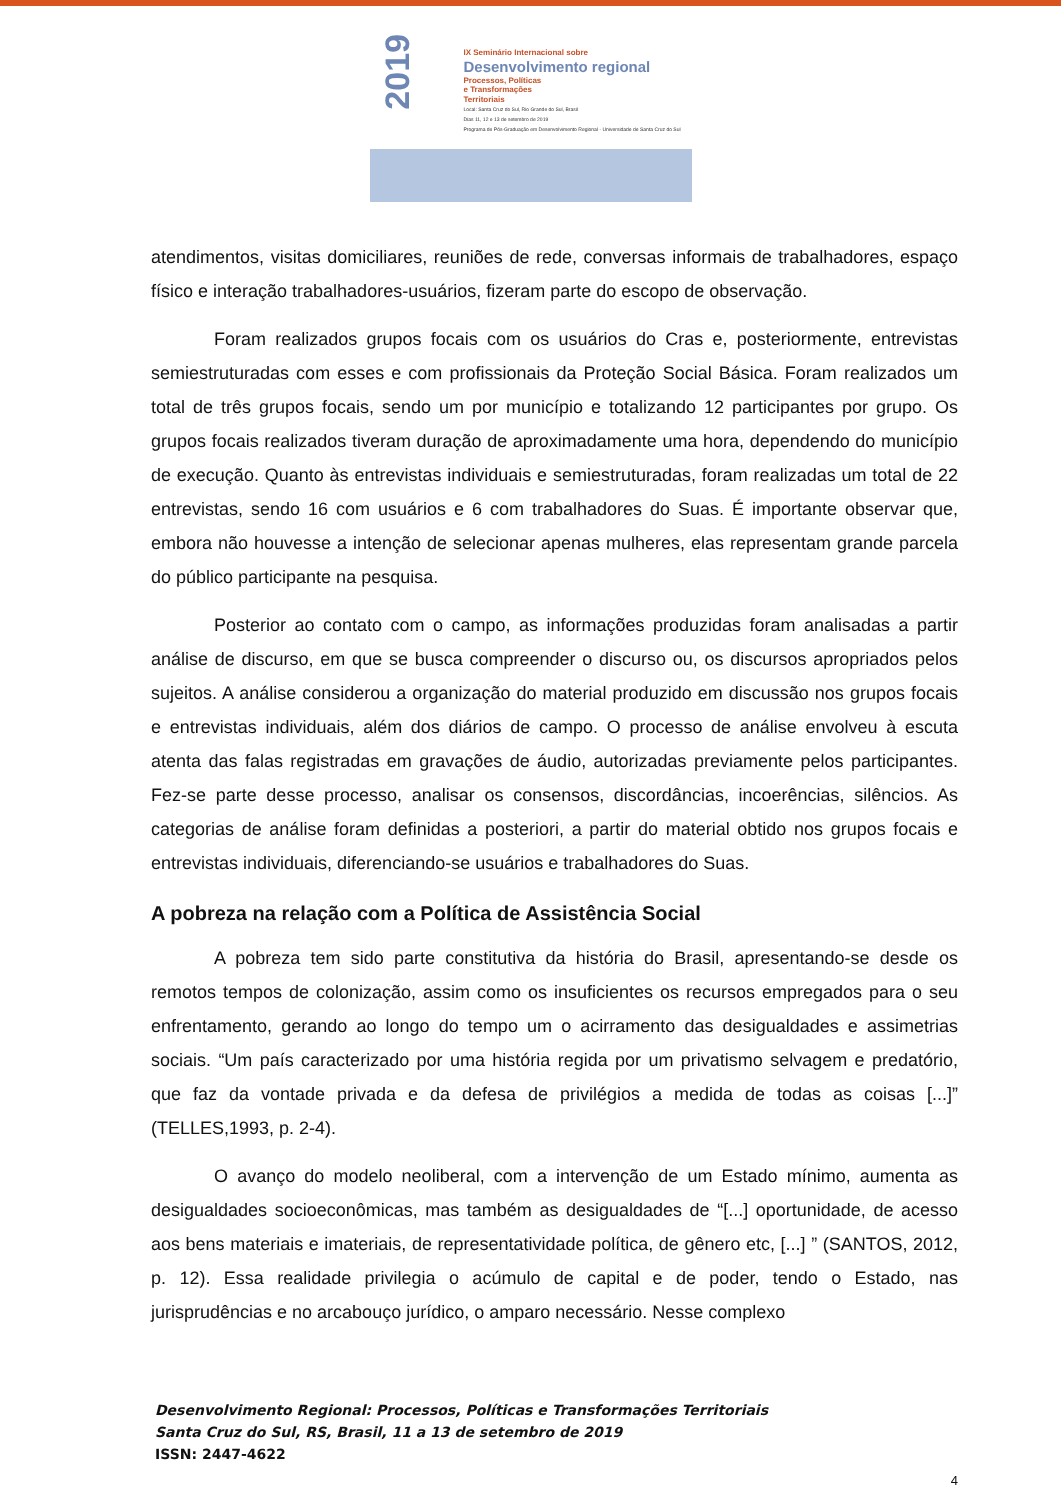2019
IX Seminário Internacional sobre
Desenvolvimento regional
Processos, Políticas
e Transformações
Territoriais
Local: Santa Cruz do Sul, Rio Grande do Sul, Brasil
Dias 11, 12 e 13 de setembro de 2019
Programa de Pós-Graduação em Desenvolvimento Regional - Universidade de Santa Cruz do Sul
atendimentos, visitas domiciliares, reuniões de rede, conversas informais de trabalhadores, espaço físico e interação trabalhadores-usuários, fizeram parte do escopo de observação.
Foram realizados grupos focais com os usuários do Cras e, posteriormente, entrevistas semiestruturadas com esses e com profissionais da Proteção Social Básica. Foram realizados um total de três grupos focais, sendo um por município e totalizando 12 participantes por grupo. Os grupos focais realizados tiveram duração de aproximadamente uma hora, dependendo do município de execução. Quanto às entrevistas individuais e semiestruturadas, foram realizadas um total de 22 entrevistas, sendo 16 com usuários e 6 com trabalhadores do Suas. É importante observar que, embora não houvesse a intenção de selecionar apenas mulheres, elas representam grande parcela do público participante na pesquisa.
Posterior ao contato com o campo, as informações produzidas foram analisadas a partir análise de discurso, em que se busca compreender o discurso ou, os discursos apropriados pelos sujeitos. A análise considerou a organização do material produzido em discussão nos grupos focais e entrevistas individuais, além dos diários de campo. O processo de análise envolveu à escuta atenta das falas registradas em gravações de áudio, autorizadas previamente pelos participantes. Fez-se parte desse processo, analisar os consensos, discordâncias, incoerências, silêncios. As categorias de análise foram definidas a posteriori, a partir do material obtido nos grupos focais e entrevistas individuais, diferenciando-se usuários e trabalhadores do Suas.
A pobreza na relação com a Política de Assistência Social
A pobreza tem sido parte constitutiva da história do Brasil, apresentando-se desde os remotos tempos de colonização, assim como os insuficientes os recursos empregados para o seu enfrentamento, gerando ao longo do tempo um o acirramento das desigualdades e assimetrias sociais. “Um país caracterizado por uma história regida por um privatismo selvagem e predatório, que faz da vontade privada e da defesa de privilégios a medida de todas as coisas [...]” (TELLES,1993, p. 2-4).
O avanço do modelo neoliberal, com a intervenção de um Estado mínimo, aumenta as desigualdades socioeconômicas, mas também as desigualdades de “[...] oportunidade, de acesso aos bens materiais e imateriais, de representatividade política, de gênero etc, [...] ” (SANTOS, 2012, p. 12). Essa realidade privilegia o acúmulo de capital e de poder, tendo o Estado, nas jurisprudências e no arcabouço jurídico, o amparo necessário. Nesse complexo
Desenvolvimento Regional: Processos, Políticas e Transformações Territoriais
Santa Cruz do Sul, RS, Brasil, 11 a 13 de setembro de 2019
ISSN: 2447-4622
4